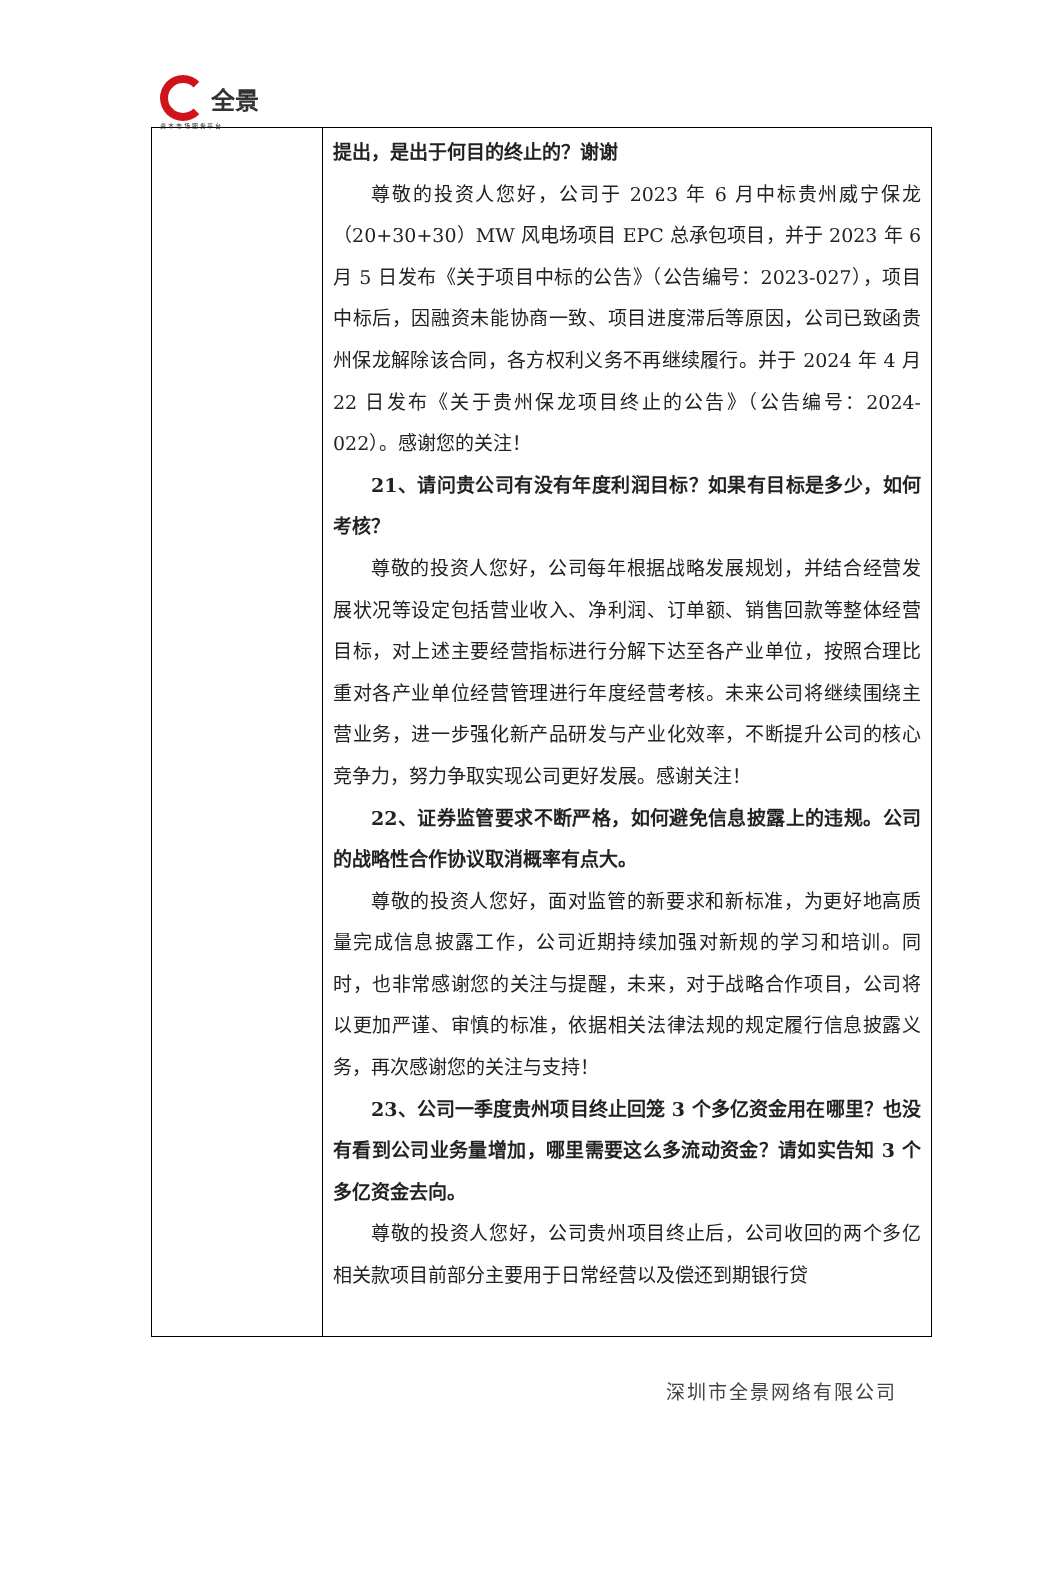全景
资 本 市 场 服 务 平 台
| | 提出，是出于何目的终止的？谢谢 尊敬的投资人您好，公司于 2023 年 6 月中标贵州威宁保龙（20+30+30）MW 风电场项目 EPC 总承包项目，并于 2023 年 6 月 5 日发布《关于项目中标的公告》（公告编号：2023-027），项目中标后，因融资未能协商一致、项目进度滞后等原因，公司已致函贵州保龙解除该合同，各方权利义务不再继续履行。并于 2024 年 4 月 22 日发布《关于贵州保龙项目终止的公告》（公告编号：2024-022）。感谢您的关注！ 21、请问贵公司有没有年度利润目标？如果有目标是多少，如何考核？ 尊敬的投资人您好，公司每年根据战略发展规划，并结合经营发展状况等设定包括营业收入、净利润、订单额、销售回款等整体经营目标，对上述主要经营指标进行分解下达至各产业单位，按照合理比重对各产业单位经营管理进行年度经营考核。未来公司将继续围绕主营业务，进一步强化新产品研发与产业化效率，不断提升公司的核心竞争力，努力争取实现公司更好发展。感谢关注！ 22、证券监管要求不断严格，如何避免信息披露上的违规。公司的战略性合作协议取消概率有点大。 尊敬的投资人您好，面对监管的新要求和新标准，为更好地高质量完成信息披露工作，公司近期持续加强对新规的学习和培训。同时，也非常感谢您的关注与提醒，未来，对于战略合作项目，公司将以更加严谨、审慎的标准，依据相关法律法规的规定履行信息披露义务，再次感谢您的关注与支持！ 23、公司一季度贵州项目终止回笼 3 个多亿资金用在哪里？也没有看到公司业务量增加，哪里需要这么多流动资金？请如实告知 3 个多亿资金去向。 尊敬的投资人您好，公司贵州项目终止后，公司收回的两个多亿相关款项目前部分主要用于日常经营以及偿还到期银行贷 |
深圳市全景网络有限公司